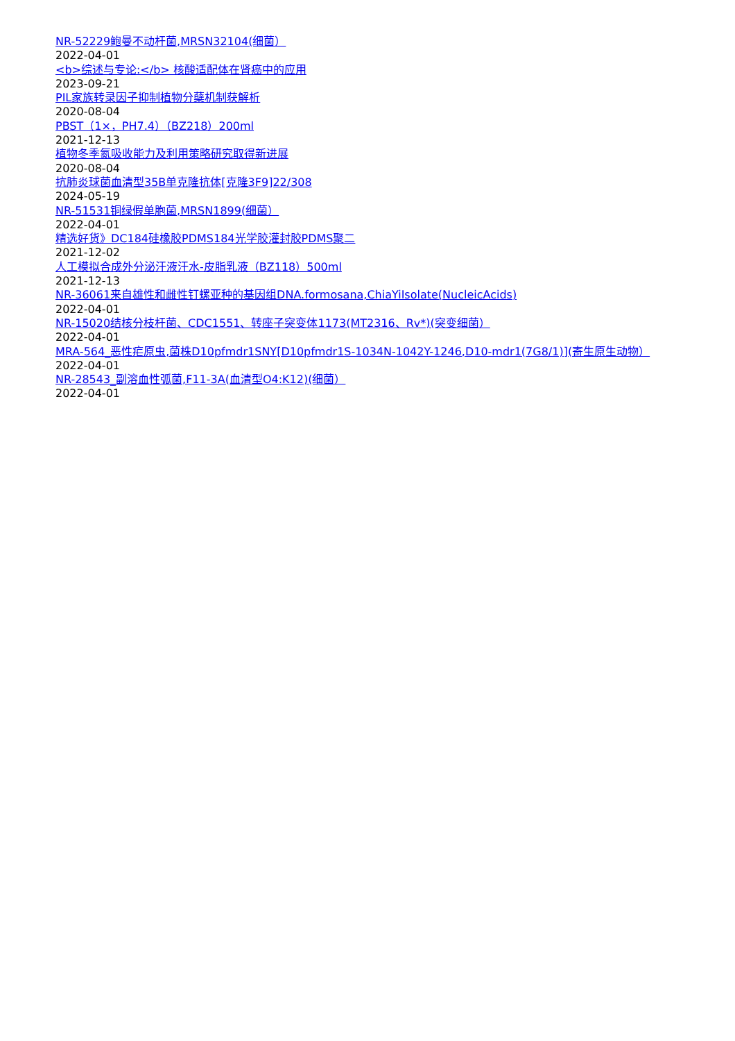NR-52229鲍曼不动杆菌,MRSN32104(细菌）
2022-04-01
<b>综述与专论:</b> 核酸适配体在肾癌中的应用
2023-09-21
PIL家族转录因子抑制植物分蘖机制获解析
2020-08-04
PBST（1×，PH7.4）（BZ218）200ml
2021-12-13
植物冬季氮吸收能力及利用策略研究取得新进展
2020-08-04
抗肺炎球菌血清型35B单克隆抗体[克隆3F9]22/308
2024-05-19
NR-51531铜绿假单胞菌,MRSN1899(细菌）
2022-04-01
精选好货》DC184硅橡胶PDMS184光学胶灌封胶PDMS聚二
2021-12-02
人工模拟合成外分泌汗液汗水-皮脂乳液（BZ118）500ml
2021-12-13
NR-36061来自雄性和雌性钉螺亚种的基因组DNA.formosana,ChiaYiIsolate(NucleicAcids)
2022-04-01
NR-15020结核分枝杆菌、CDC1551、转座子突变体1173(MT2316、Rv*)(突变细菌）
2022-04-01
MRA-564_恶性疟原虫,菌株D10pfmdr1SNY[D10pfmdr1S-1034N-1042Y-1246,D10-mdr1(7G8/1)](寄生原生动物）
2022-04-01
NR-28543_副溶血性弧菌,F11-3A(血清型O4:K12)(细菌）
2022-04-01